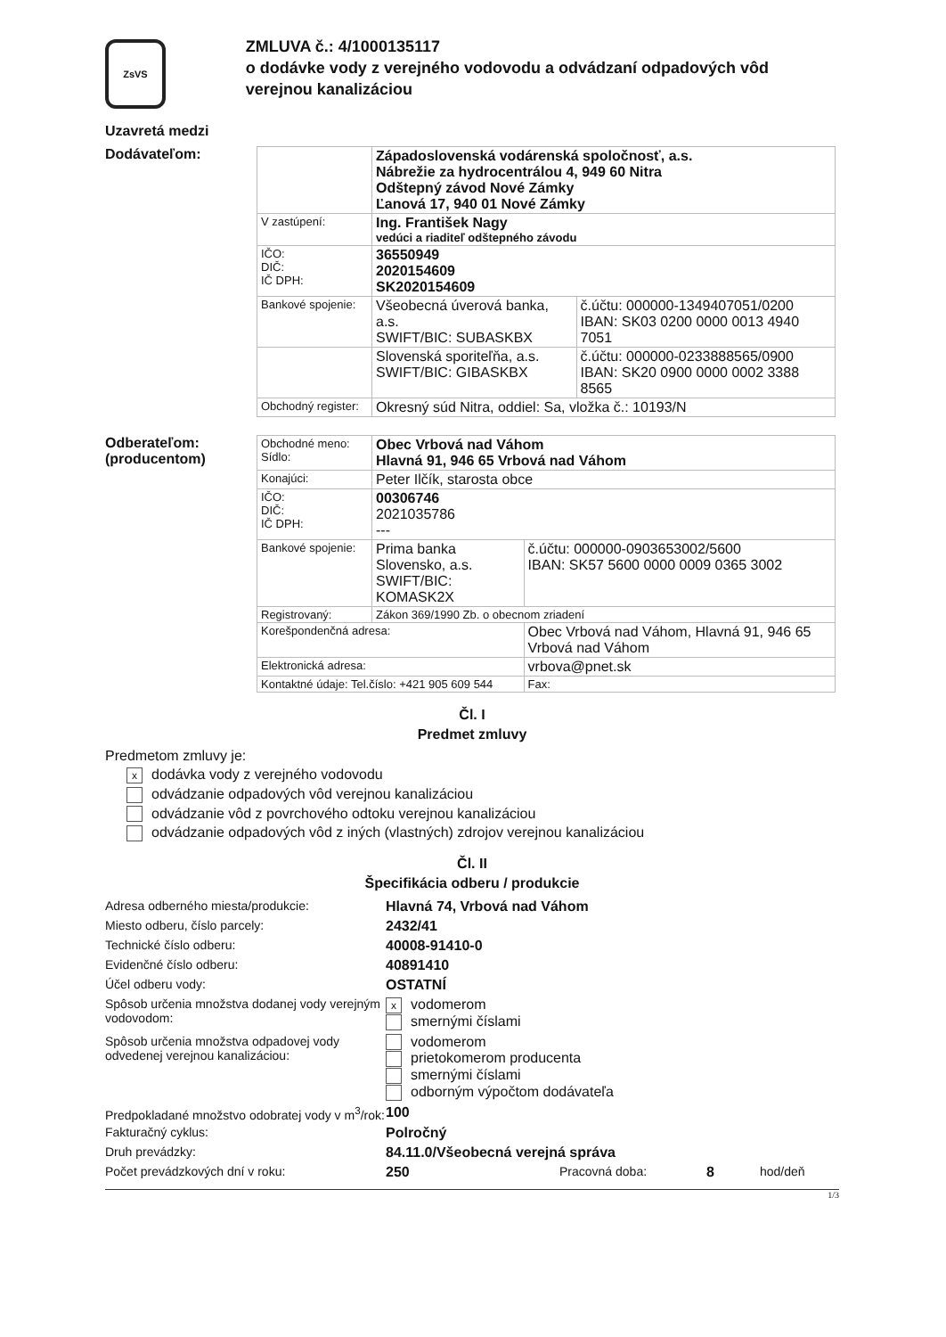ZsVS
ZMLUVA č.: 4/1000135117
o dodávke vody z verejného vodovodu a odvádzaní odpadových vôd verejnou kanalizáciou
Uzavretá medzi
Dodávateľom:
| | Západoslovenská vodárenská spoločnosť, a.s. Nábrežie za hydrocentrálou 4, 949 60 Nitra Odštepný závod Nové Zámky Ľanová 17, 940 01 Nové Zámky | |
| V zastúpení: | Ing. František Nagy vedúci a riaditeľ odštepného závodu | |
| IČO: DIČ: IČ DPH: | 36550949 2020154609 SK2020154609 | |
| Bankové spojenie: | Všeobecná úverová banka, a.s. SWIFT/BIC: SUBASKBX | č.účtu: 000000-1349407051/0200 IBAN: SK03 0200 0000 0013 4940 7051 |
| | Slovenská sporiteľňa, a.s. SWIFT/BIC: GIBASKBX | č.účtu: 000000-0233888565/0900 IBAN: SK20 0900 0000 0002 3388 8565 |
| Obchodný register: | Okresný súd Nitra, oddiel: Sa, vložka č.: 10193/N | |
Odberateľom:
(producentom)
| Obchodné meno: Sídlo: | Obec Vrbová nad Váhom Hlavná 91, 946 65 Vrbová nad Váhom | | |
| Konajúci: | Peter Ilčík, starosta obce | | |
| IČO: DIČ: IČ DPH: | 00306746 2021035786 --- | | |
| Bankové spojenie: | Prima banka Slovensko, a.s. SWIFT/BIC: KOMASK2X | | č.účtu: 000000-0903653002/5600 IBAN: SK57 5600 0000 0009 0365 3002 |
| Registrovaný: | Zákon 369/1990 Zb. o obecnom zriadení | | |
| Korešpondenčná adresa: | | Obec Vrbová nad Váhom, Hlavná 91, 946 65 Vrbová nad Váhom | |
| Elektronická adresa: | | vrbova@pnet.sk | |
| Kontaktné údaje: Tel.číslo: +421 905 609 544 | | | Fax: |
Čl. I
Predmet zmluvy
Predmetom zmluvy je:
xdodávka vody z verejného vodovodu
odvádzanie odpadových vôd verejnou kanalizáciou
odvádzanie vôd z povrchového odtoku verejnou kanalizáciou
odvádzanie odpadových vôd z iných (vlastných) zdrojov verejnou kanalizáciou
Čl. II
Špecifikácia odberu / produkcie
| Adresa odberného miesta/produkcie: | Hlavná 74, Vrbová nad Váhom | | | |
| Miesto odberu, číslo parcely: | 2432/41 | | | |
| Technické číslo odberu: | 40008-91410-0 | | | |
| Evidenčné číslo odberu: | 40891410 | | | |
| Účel odberu vody: | OSTATNÍ | | | |
| Spôsob určenia množstva dodanej vody verejným vodovodom: | x vodomerom smernými číslami | | | |
| Spôsob určenia množstva odpadovej vody odvedenej verejnou kanalizáciou: | vodomerom prietokomerom producenta smernými číslami odborným výpočtom dodávateľa | | | |
| Predpokladané množstvo odobratej vody v m<sup>3</sup>/rok: | 100 | | | |
| Fakturačný cyklus: | Polročný | | | |
| Druh prevádzky: | 84.11.0/Všeobecná verejná správa | | | |
| Počet prevádzkových dní v roku: | 250 | Pracovná doba: | 8 | hod/deň |
1/3